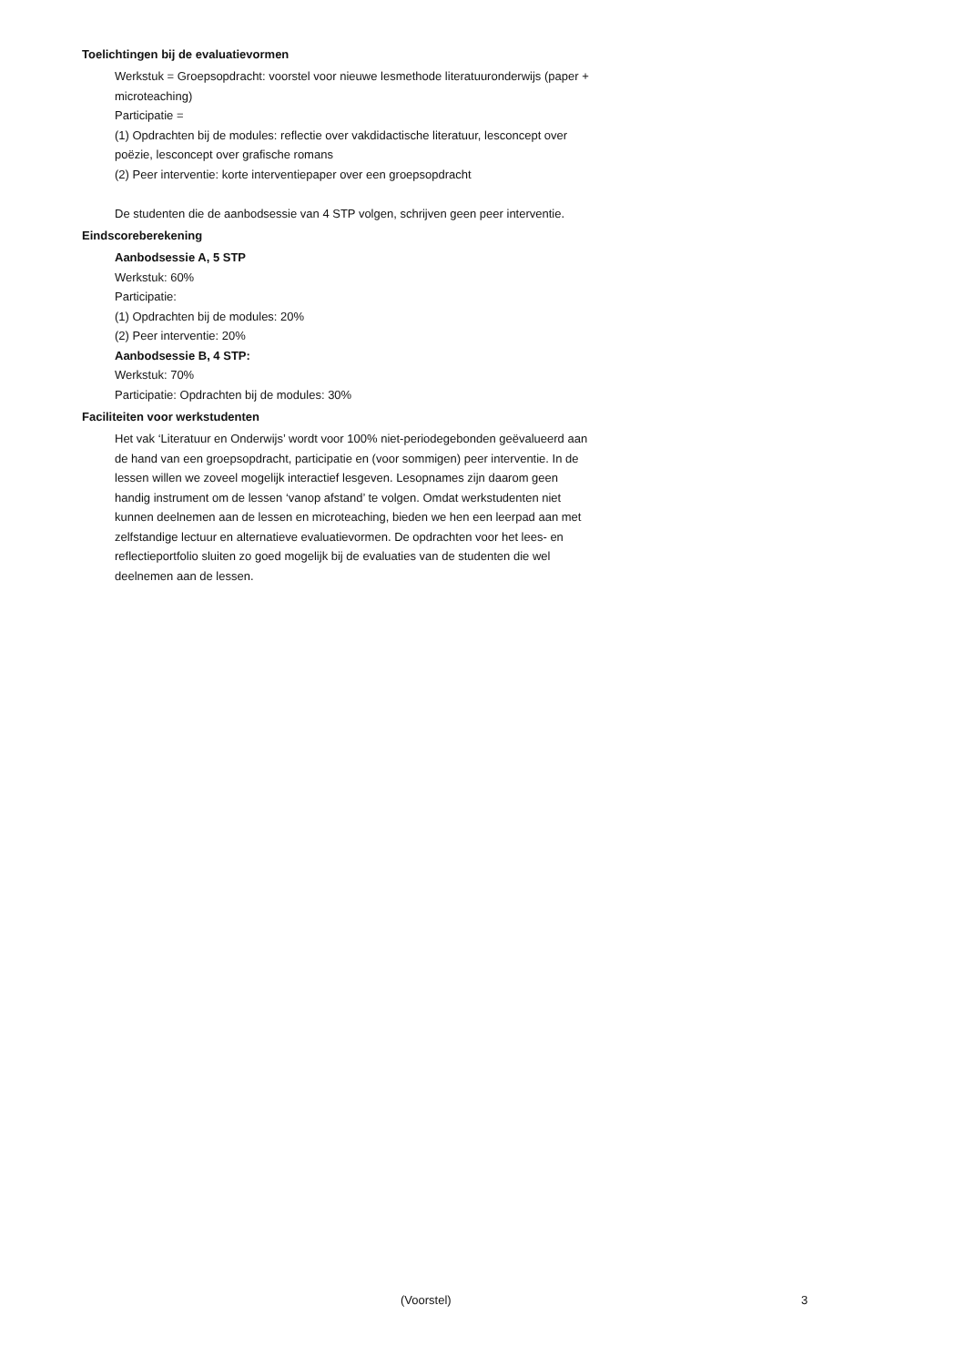Toelichtingen bij de evaluatievormen
Werkstuk = Groepsopdracht: voorstel voor nieuwe lesmethode literatuuronderwijs (paper + microteaching)
Participatie =
(1) Opdrachten bij de modules: reflectie over vakdidactische literatuur, lesconcept over poëzie, lesconcept over grafische romans
(2) Peer interventie: korte interventiepaper over een groepsopdracht
De studenten die de aanbodsessie van 4 STP volgen, schrijven geen peer interventie.
Eindscoreberekening
Aanbodsessie A, 5 STP
Werkstuk: 60%
Participatie:
(1) Opdrachten bij de modules: 20%
(2) Peer interventie: 20%
Aanbodsessie B, 4 STP:
Werkstuk: 70%
Participatie: Opdrachten bij de modules: 30%
Faciliteiten voor werkstudenten
Het vak ‘Literatuur en Onderwijs’ wordt voor 100% niet-periodegebonden geëvalueerd aan de hand van een groepsopdracht, participatie en (voor sommigen) peer interventie. In de lessen willen we zoveel mogelijk interactief lesgeven. Lesopnames zijn daarom geen handig instrument om de lessen ‘vanop afstand’ te volgen. Omdat werkstudenten niet kunnen deelnemen aan de lessen en microteaching, bieden we hen een leerpad aan met zelfstandige lectuur en alternatieve evaluatievormen. De opdrachten voor het lees- en reflectieportfolio sluiten zo goed mogelijk bij de evaluaties van de studenten die wel deelnemen aan de lessen.
(Voorstel) 3